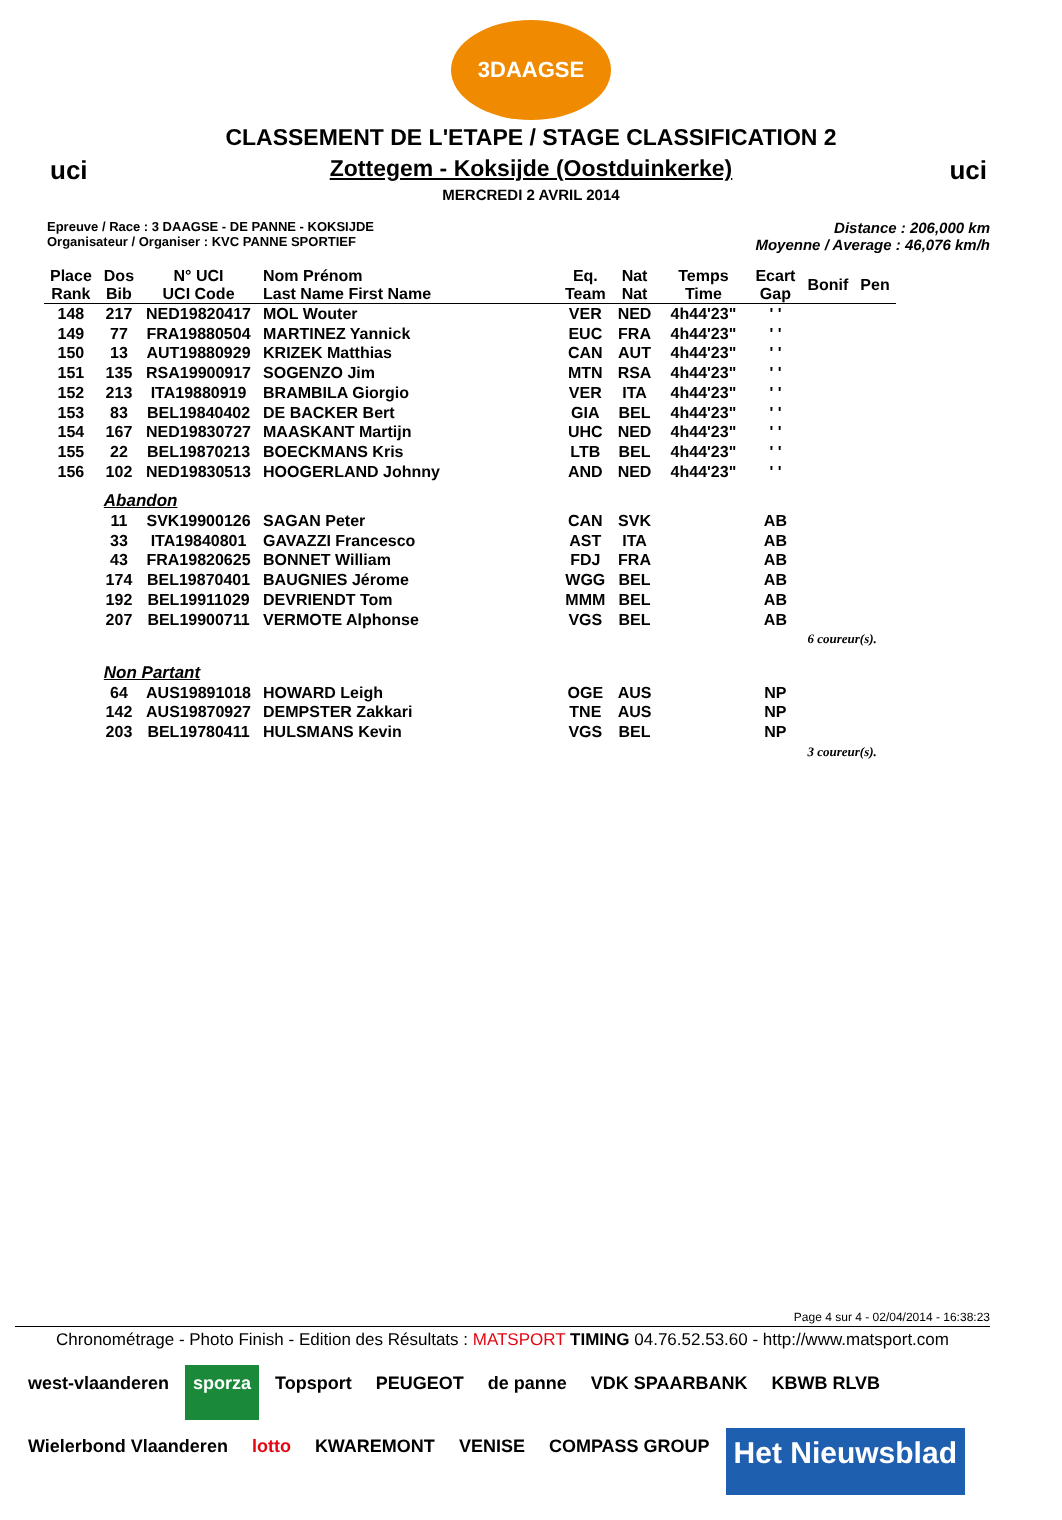3DAAGSE
uci uci
CLASSEMENT DE L'ETAPE / STAGE CLASSIFICATION 2
Zottegem - Koksijde (Oostduinkerke)
MERCREDI 2 AVRIL 2014
Epreuve / Race : 3 DAAGSE - DE PANNE - KOKSIJDE
Organisateur / Organiser : KVC PANNE SPORTIEF
Distance : 206,000 km
Moyenne / Average : 46,076 km/h
| Place Rank | Dos Bib | N° UCI UCI Code | Nom Prénom Last Name First Name | Eq. Team | Nat Nat | Temps Time | Ecart Gap | Bonif | Pen |
| --- | --- | --- | --- | --- | --- | --- | --- | --- | --- |
| 148 | 217 | NED19820417 | MOL Wouter | VER | NED | 4h44'23" | ' ' | | |
| 149 | 77 | FRA19880504 | MARTINEZ Yannick | EUC | FRA | 4h44'23" | ' ' | | |
| 150 | 13 | AUT19880929 | KRIZEK Matthias | CAN | AUT | 4h44'23" | ' ' | | |
| 151 | 135 | RSA19900917 | SOGENZO Jim | MTN | RSA | 4h44'23" | ' ' | | |
| 152 | 213 | ITA19880919 | BRAMBILA Giorgio | VER | ITA | 4h44'23" | ' ' | | |
| 153 | 83 | BEL19840402 | DE BACKER Bert | GIA | BEL | 4h44'23" | ' ' | | |
| 154 | 167 | NED19830727 | MAASKANT Martijn | UHC | NED | 4h44'23" | ' ' | | |
| 155 | 22 | BEL19870213 | BOECKMANS Kris | LTB | BEL | 4h44'23" | ' ' | | |
| 156 | 102 | NED19830513 | HOOGERLAND Johnny | AND | NED | 4h44'23" | ' ' | | |
| | Abandon | | | | | | | | |
| | 11 | SVK19900126 | SAGAN Peter | CAN | SVK | | AB | | |
| | 33 | ITA19840801 | GAVAZZI Francesco | AST | ITA | | AB | | |
| | 43 | FRA19820625 | BONNET William | FDJ | FRA | | AB | | |
| | 174 | BEL19870401 | BAUGNIES Jérome | WGG | BEL | | AB | | |
| | 192 | BEL19911029 | DEVRIENDT Tom | MMM | BEL | | AB | | |
| | 207 | BEL19900711 | VERMOTE Alphonse | VGS | BEL | | AB | | |
| | | | | | | | | 6 coureur(s). | |
| | Non Partant | | | | | | | | |
| | 64 | AUS19891018 | HOWARD Leigh | OGE | AUS | | NP | | |
| | 142 | AUS19870927 | DEMPSTER Zakkari | TNE | AUS | | NP | | |
| | 203 | BEL19780411 | HULSMANS Kevin | VGS | BEL | | NP | | |
| | | | | | | | | 3 coureur(s). | |
Page 4 sur 4 - 02/04/2014 - 16:38:23
Chronométrage - Photo Finish - Edition des Résultats : MATSPORT TIMING 04.76.52.53.60 - http://www.matsport.com
west-vlaanderen
sporza
Topsport
PEUGEOT
de panne
VDK SPAARBANK
KBWB RLVB
Wielerbond Vlaanderen
lotto
KWAREMONT
VENISE
COMPASS GROUP
Het Nieuwsblad